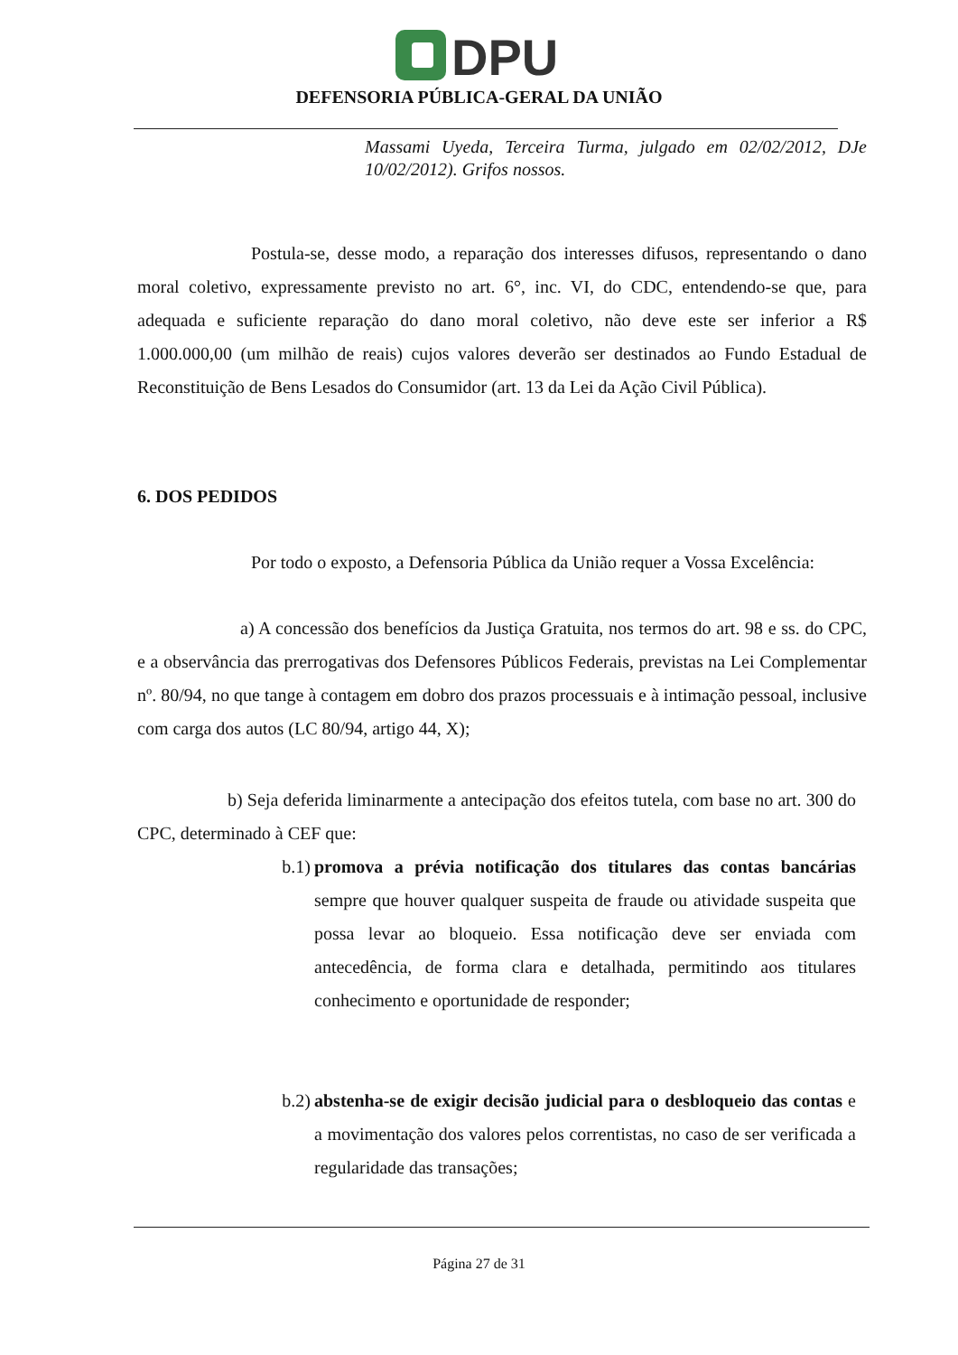DPU
DEFENSORIA PÚBLICA-GERAL DA UNIÃO
Massami Uyeda, Terceira Turma, julgado em 02/02/2012, DJe 10/02/2012). Grifos nossos.
Postula-se, desse modo, a reparação dos interesses difusos, representando o dano moral coletivo, expressamente previsto no art. 6°, inc. VI, do CDC, entendendo-se que, para adequada e suficiente reparação do dano moral coletivo, não deve este ser inferior a R$ 1.000.000,00 (um milhão de reais) cujos valores deverão ser destinados ao Fundo Estadual de Reconstituição de Bens Lesados do Consumidor (art. 13 da Lei da Ação Civil Pública).
6. DOS PEDIDOS
Por todo o exposto, a Defensoria Pública da União requer a Vossa Excelência:
a) A concessão dos benefícios da Justiça Gratuita, nos termos do art. 98 e ss. do CPC, e a observância das prerrogativas dos Defensores Públicos Federais, previstas na Lei Complementar nº. 80/94, no que tange à contagem em dobro dos prazos processuais e à intimação pessoal, inclusive com carga dos autos (LC 80/94, artigo 44, X);
b) Seja deferida liminarmente a antecipação dos efeitos tutela, com base no art. 300 do CPC, determinado à CEF que:
b.1) promova a prévia notificação dos titulares das contas bancárias sempre que houver qualquer suspeita de fraude ou atividade suspeita que possa levar ao bloqueio. Essa notificação deve ser enviada com antecedência, de forma clara e detalhada, permitindo aos titulares conhecimento e oportunidade de responder;
b.2) abstenha-se de exigir decisão judicial para o desbloqueio das contas e a movimentação dos valores pelos correntistas, no caso de ser verificada a regularidade das transações;
Página 27 de 31